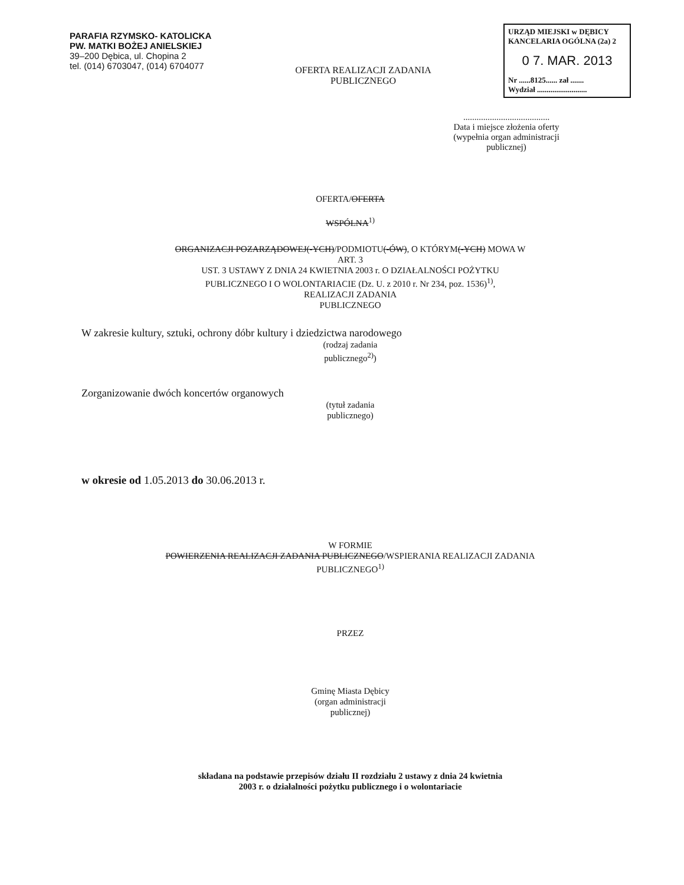PARAFIA RZYMSKO- KATOLICKA
PW. MATKI BOŻEJ ANIELSKIEJ
39–200 Dębica, ul. Chopina 2
tel. (014) 6703047, (014) 6704077
OFERTA REALIZACJI ZADANIA
PUBLICZNEGO
URZĄD MIEJSKI w DĘBICY
KANCELARIA OGÓLNA (2a) 2
0 7. MAR. 2013
Nr ......8125...... zał .......
Wydział ..........................
.......................................
Data i miejsce złożenia oferty
(wypełnia organ administracji
publicznej)
OFERTA/OFERTA
WSPÓLNA<sup>1)</sup>
ORGANIZACJI POZARZĄDOWEJ(-YCH)/PODMIOTU(-ÓW), O KTÓRYM(-YCH) MOWA W
ART. 3
UST. 3 USTAWY Z DNIA 24 KWIETNIA 2003 r. O DZIAŁALNOŚCI POŻYTKU
PUBLICZNEGO I O WOLONTARIACIE (Dz. U. z 2010 r. Nr 234, poz. 1536)<sup>1)</sup>,
REALIZACJI ZADANIA
PUBLICZNEGO
W zakresie kultury, sztuki, ochrony dóbr kultury i dziedzictwa narodowego
(rodzaj zadania
publicznego<sup>2)</sup>)
Zorganizowanie dwóch koncertów organowych
(tytuł zadania
publicznego)
w okresie od 1.05.2013 do 30.06.2013 r.
W FORMIE
POWIERZENIA REALIZACJI ZADANIA PUBLICZNEGO/WSPIERANIA REALIZACJI ZADANIA
PUBLICZNEGO<sup>1)</sup>
PRZEZ
Gminę Miasta Dębicy
(organ administracji
publicznej)
składana na podstawie przepisów działu II rozdziału 2 ustawy z dnia 24 kwietnia
2003 r. o działalności pożytku publicznego i o wolontariacie